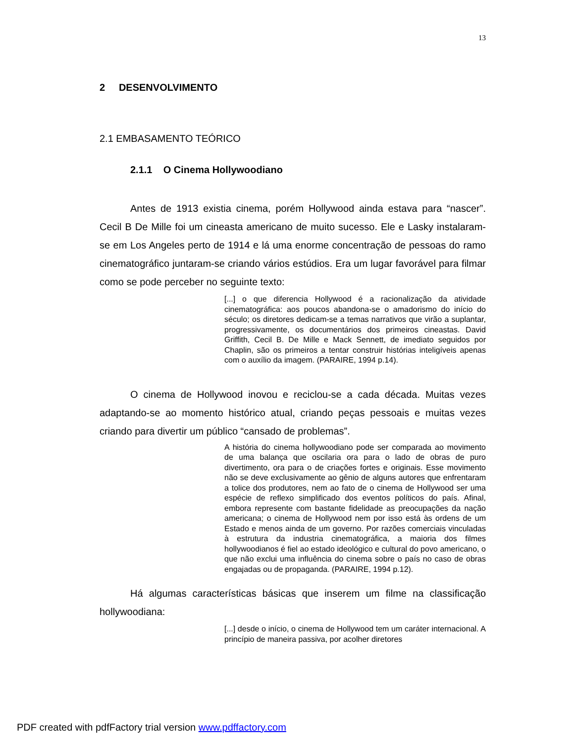13
2 DESENVOLVIMENTO
2.1 EMBASAMENTO TEÓRICO
2.1.1 O Cinema Hollywoodiano
Antes de 1913 existia cinema, porém Hollywood ainda estava para “nascer”. Cecil B De Mille foi um cineasta americano de muito sucesso. Ele e Lasky instalaram-se em Los Angeles perto de 1914 e lá uma enorme concentração de pessoas do ramo cinematográfico juntaram-se criando vários estúdios. Era um lugar favorável para filmar como se pode perceber no seguinte texto:
[...] o que diferencia Hollywood é a racionalização da atividade cinematográfica: aos poucos abandona-se o amadorismo do início do século; os diretores dedicam-se a temas narrativos que virão a suplantar, progressivamente, os documentários dos primeiros cineastas. David Griffith, Cecil B. De Mille e Mack Sennett, de imediato seguidos por Chaplin, são os primeiros a tentar construir histórias inteligíveis apenas com o auxílio da imagem. (PARAIRE, 1994 p.14).
O cinema de Hollywood inovou e reciclou-se a cada década. Muitas vezes adaptando-se ao momento histórico atual, criando peças pessoais e muitas vezes criando para divertir um público “cansado de problemas”.
A história do cinema hollywoodiano pode ser comparada ao movimento de uma balança que oscilaria ora para o lado de obras de puro divertimento, ora para o de criações fortes e originais. Esse movimento não se deve exclusivamente ao gênio de alguns autores que enfrentaram a tolice dos produtores, nem ao fato de o cinema de Hollywood ser uma espécie de reflexo simplificado dos eventos políticos do país. Afinal, embora represente com bastante fidelidade as preocupações da nação americana; o cinema de Hollywood nem por isso está às ordens de um Estado e menos ainda de um governo. Por razões comerciais vinculadas à estrutura da industria cinematográfica, a maioria dos filmes hollywoodianos é fiel ao estado ideológico e cultural do povo americano, o que não exclui uma influência do cinema sobre o país no caso de obras engajadas ou de propaganda. (PARAIRE, 1994 p.12).
Há algumas características básicas que inserem um filme na classificação hollywoodiana:
[...] desde o início, o cinema de Hollywood tem um caráter internacional. A princípio de maneira passiva, por acolher diretores
PDF created with pdfFactory trial version www.pdffactory.com